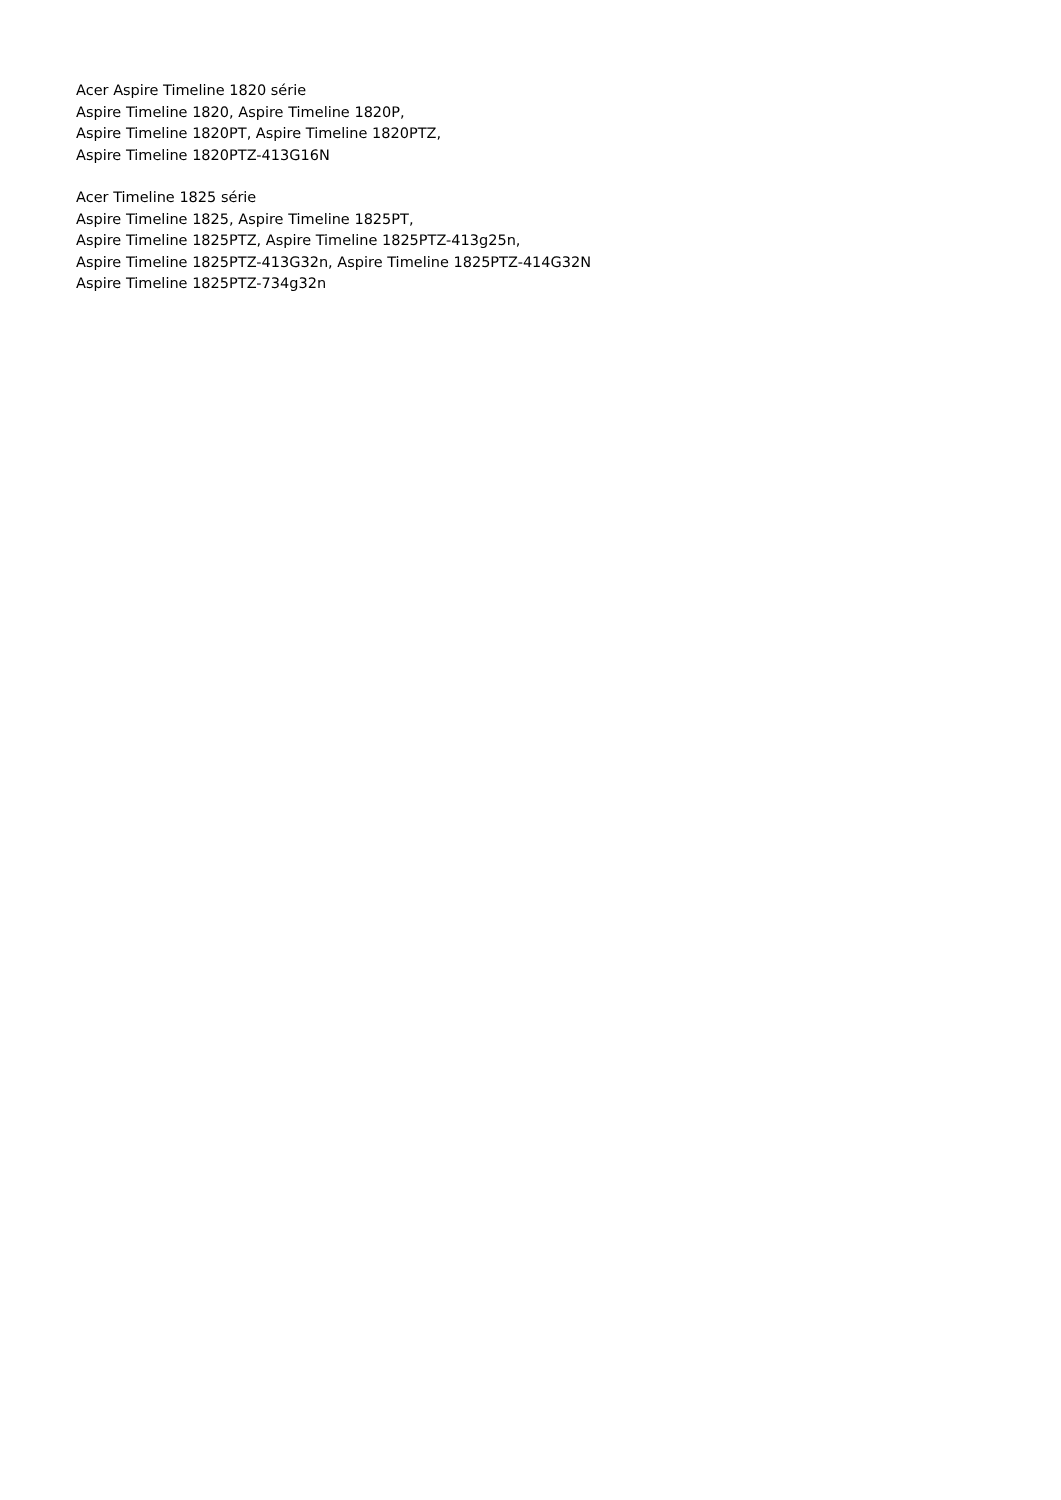Acer Aspire Timeline 1820 série
Aspire Timeline 1820, Aspire Timeline 1820P,
Aspire Timeline 1820PT, Aspire Timeline 1820PTZ,
Aspire Timeline 1820PTZ-413G16N
Acer Timeline 1825 série
Aspire Timeline 1825, Aspire Timeline 1825PT,
Aspire Timeline 1825PTZ, Aspire Timeline 1825PTZ-413g25n,
Aspire Timeline 1825PTZ-413G32n, Aspire Timeline 1825PTZ-414G32N
Aspire Timeline 1825PTZ-734g32n